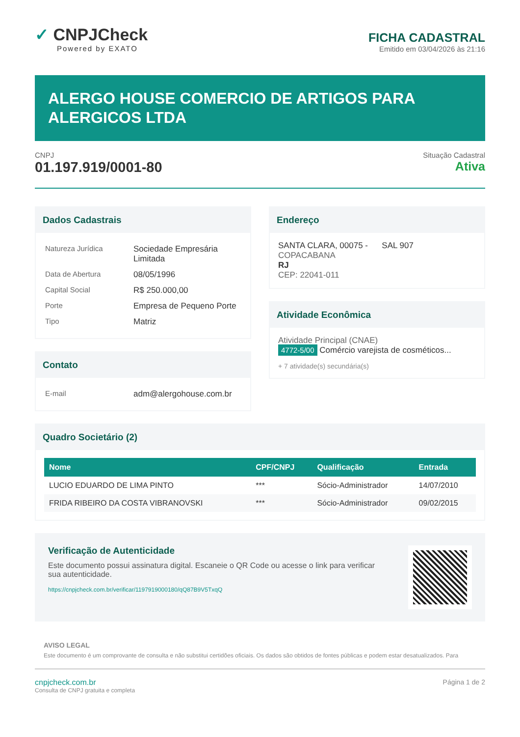✓ CNPJCheck
Powered by EXATO
FICHA CADASTRAL
Emitido em 03/04/2026 às 21:16
ALERGO HOUSE COMERCIO DE ARTIGOS PARA ALERGICOS LTDA
CNPJ
01.197.919/0001-80
Situação Cadastral
Ativa
Dados Cadastrais
| Natureza Jurídica | Sociedade Empresária Limitada |
| Data de Abertura | 08/05/1996 |
| Capital Social | R$ 250.000,00 |
| Porte | Empresa de Pequeno Porte |
| Tipo | Matriz |
Contato
| E-mail | adm@alergohouse.com.br |
Endereço
SANTA CLARA, 00075 - SAL 907
COPACABANA
RJ
CEP: 22041-011
Atividade Econômica
Atividade Principal (CNAE)
4772-5/00 Comércio varejista de cosméticos...
+ 7 atividade(s) secundária(s)
Quadro Societário (2)
| Nome | CPF/CNPJ | Qualificação | Entrada |
| --- | --- | --- | --- |
| LUCIO EDUARDO DE LIMA PINTO | *** | Sócio-Administrador | 14/07/2010 |
| FRIDA RIBEIRO DA COSTA VIBRANOVSKI | *** | Sócio-Administrador | 09/02/2015 |
Verificação de Autenticidade
Este documento possui assinatura digital. Escaneie o QR Code ou acesse o link para verificar sua autenticidade.
https://cnpjcheck.com.br/verificar/1197919000180/qQ87B9V5TxqQ
AVISO LEGAL
Este documento é um comprovante de consulta e não substitui certidões oficiais. Os dados são obtidos de fontes públicas e podem estar desatualizados. Para
cnpjcheck.com.br
Consulta de CNPJ gratuita e completa
Página 1 de 2